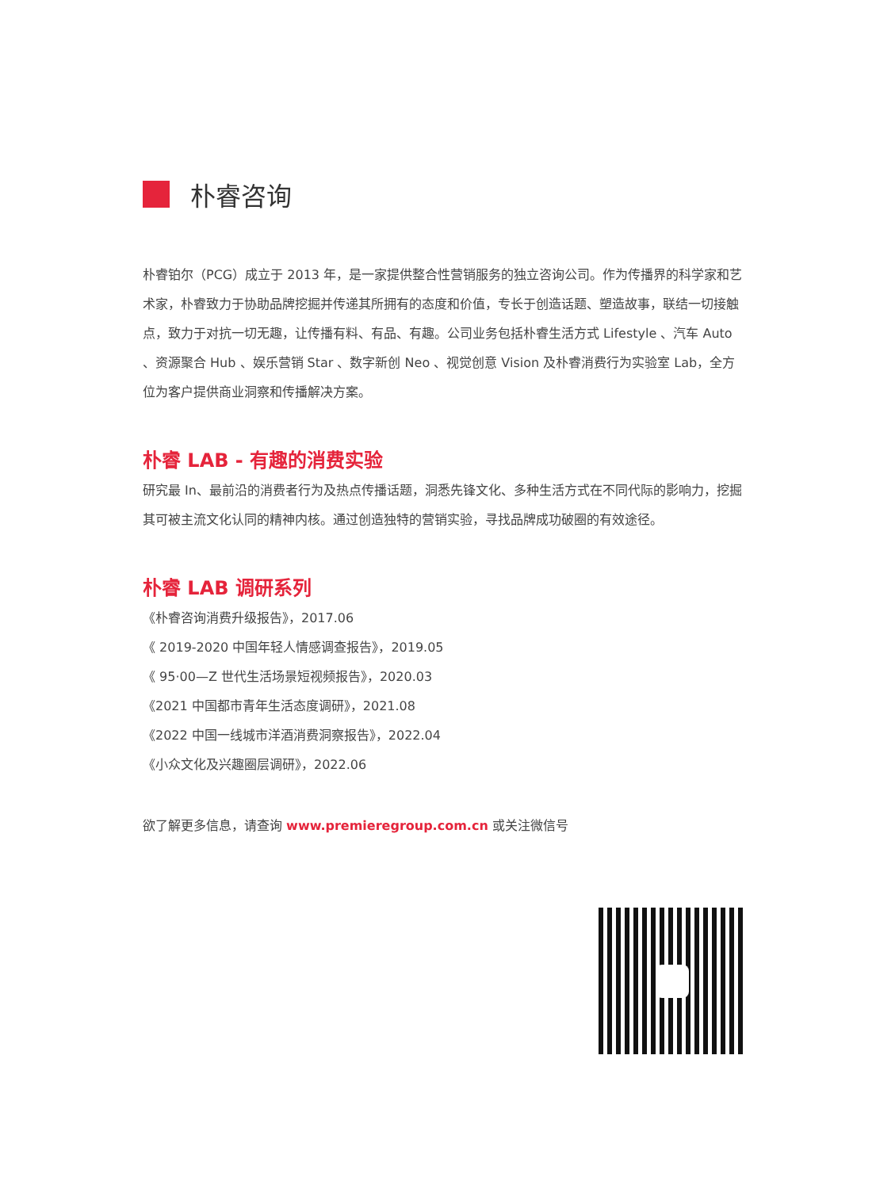朴睿咨询
朴睿铂尔（PCG）成立于 2013 年，是一家提供整合性营销服务的独立咨询公司。作为传播界的科学家和艺术家，朴睿致力于协助品牌挖掘并传递其所拥有的态度和价值，专长于创造话题、塑造故事，联结一切接触点，致力于对抗一切无趣，让传播有料、有品、有趣。公司业务包括朴睿生活方式 Lifestyle 、汽车 Auto 、资源聚合 Hub 、娱乐营销 Star 、数字新创 Neo 、视觉创意 Vision 及朴睿消费行为实验室 Lab，全方位为客户提供商业洞察和传播解决方案。
朴睿 LAB - 有趣的消费实验
研究最 In、最前沿的消费者行为及热点传播话题，洞悉先锋文化、多种生活方式在不同代际的影响力，挖掘其可被主流文化认同的精神内核。通过创造独特的营销实验，寻找品牌成功破圈的有效途径。
朴睿 LAB 调研系列
《朴睿咨询消费升级报告》，2017.06
《 2019-2020 中国年轻人情感调查报告》，2019.05
《 95·00—Z 世代生活场景短视频报告》，2020.03
《2021 中国都市青年生活态度调研》，2021.08
《2022 中国一线城市洋酒消费洞察报告》，2022.04
《小众文化及兴趣圈层调研》，2022.06
欲了解更多信息，请查询 www.premieregroup.com.cn 或关注微信号